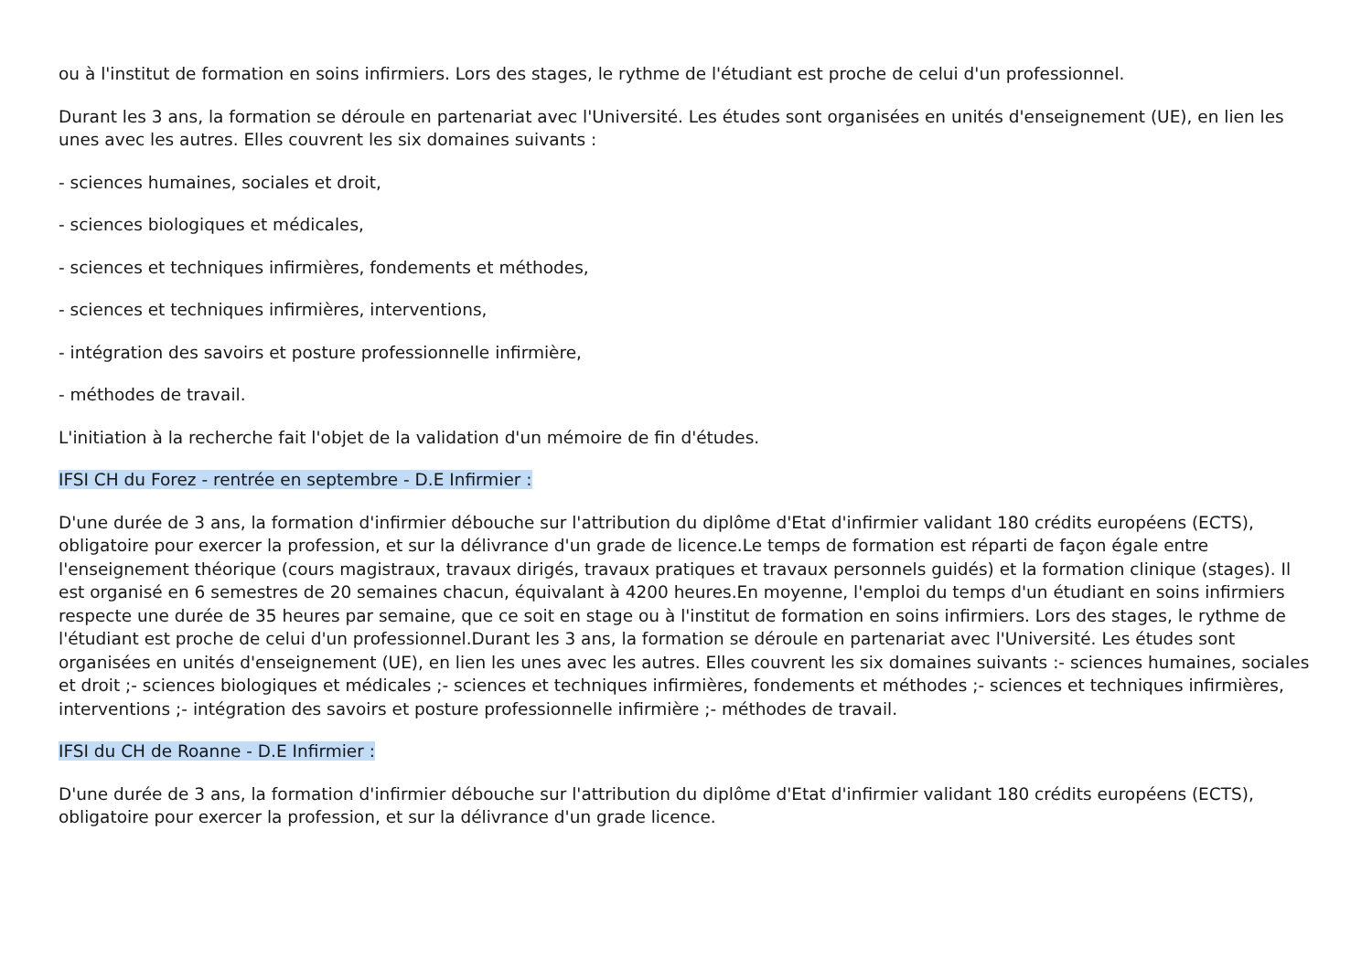ou à l'institut de formation en soins infirmiers. Lors des stages, le rythme de l'étudiant est proche de celui d'un professionnel.
Durant les 3 ans, la formation se déroule en partenariat avec l'Université. Les études sont organisées en unités d'enseignement (UE), en lien les unes avec les autres. Elles couvrent les six domaines suivants :
- sciences humaines, sociales et droit,
- sciences biologiques et médicales,
- sciences et techniques infirmières, fondements et méthodes,
- sciences et techniques infirmières, interventions,
- intégration des savoirs et posture professionnelle infirmière,
- méthodes de travail.
L'initiation à la recherche fait l'objet de la validation d'un mémoire de fin d'études.
IFSI CH du Forez - rentrée en septembre - D.E Infirmier :
D'une durée de 3 ans, la formation d'infirmier débouche sur l'attribution du diplôme d'Etat d'infirmier validant 180 crédits européens (ECTS), obligatoire pour exercer la profession, et sur la délivrance d'un grade de licence.Le temps de formation est réparti de façon égale entre l'enseignement théorique (cours magistraux, travaux dirigés, travaux pratiques et travaux personnels guidés) et la formation clinique (stages). Il est organisé en 6 semestres de 20 semaines chacun, équivalant à 4200 heures.En moyenne, l'emploi du temps d'un étudiant en soins infirmiers respecte une durée de 35 heures par semaine, que ce soit en stage ou à l'institut de formation en soins infirmiers. Lors des stages, le rythme de l'étudiant est proche de celui d'un professionnel.Durant les 3 ans, la formation se déroule en partenariat avec l'Université. Les études sont organisées en unités d'enseignement (UE), en lien les unes avec les autres. Elles couvrent les six domaines suivants :- sciences humaines, sociales et droit ;- sciences biologiques et médicales ;- sciences et techniques infirmières, fondements et méthodes ;- sciences et techniques infirmières, interventions ;- intégration des savoirs et posture professionnelle infirmière ;- méthodes de travail.
IFSI du CH de Roanne - D.E Infirmier :
D'une durée de 3 ans, la formation d'infirmier débouche sur l'attribution du diplôme d'Etat d'infirmier validant 180 crédits européens (ECTS), obligatoire pour exercer la profession, et sur la délivrance d'un grade licence.